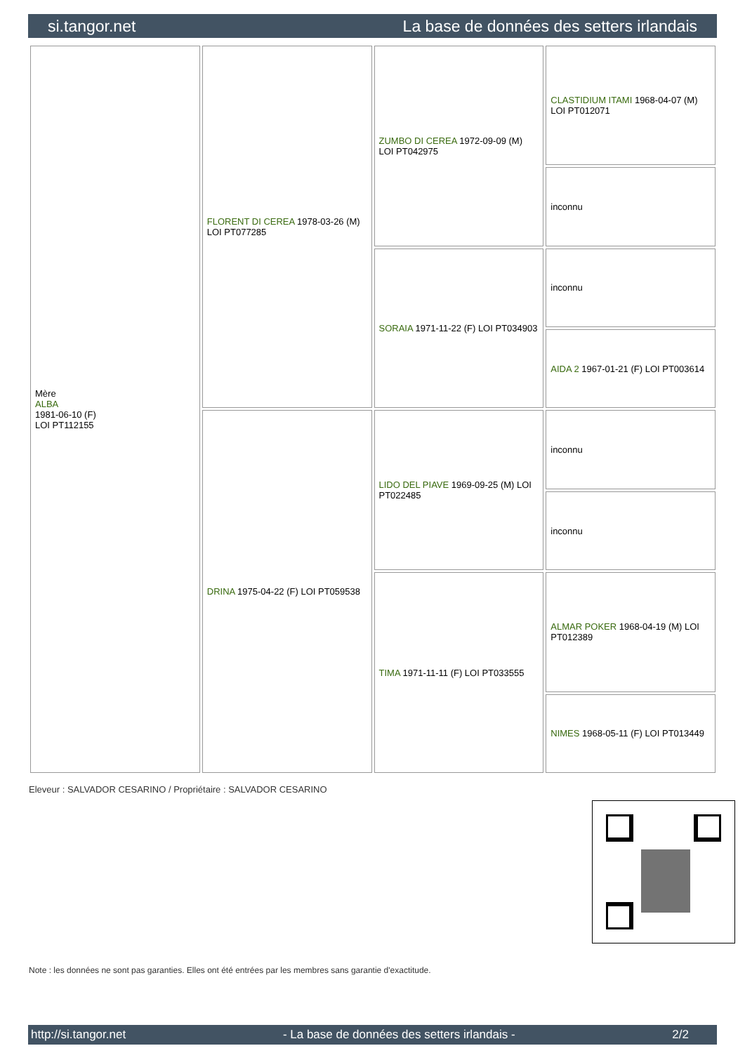si.tangor.net La base de données des setters irlandais
| Mère ALBA 1981-06-10 (F) LOI PT112155 | FLORENT DI CEREA 1978-03-26 (M) LOI PT077285 | ZUMBO DI CEREA 1972-09-09 (M) LOI PT042975 | CLASTIDIUM ITAMI 1968-04-07 (M) LOI PT012071 |
| | | | inconnu |
| | | SORAIA 1971-11-22 (F) LOI PT034903 | inconnu |
| | | | AIDA 2 1967-01-21 (F) LOI PT003614 |
| | DRINA 1975-04-22 (F) LOI PT059538 | LIDO DEL PIAVE 1969-09-25 (M) LOI PT022485 | inconnu |
| | | | inconnu |
| | | TIMA 1971-11-11 (F) LOI PT033555 | ALMAR POKER 1968-04-19 (M) LOI PT012389 |
| | | | NIMES 1968-05-11 (F) LOI PT013449 |
Eleveur : SALVADOR CESARINO / Propriétaire : SALVADOR CESARINO
Note : les données ne sont pas garanties. Elles ont été entrées par les membres sans garantie d'exactitude.
http://si.tangor.net - La base de données des setters irlandais - 2/2